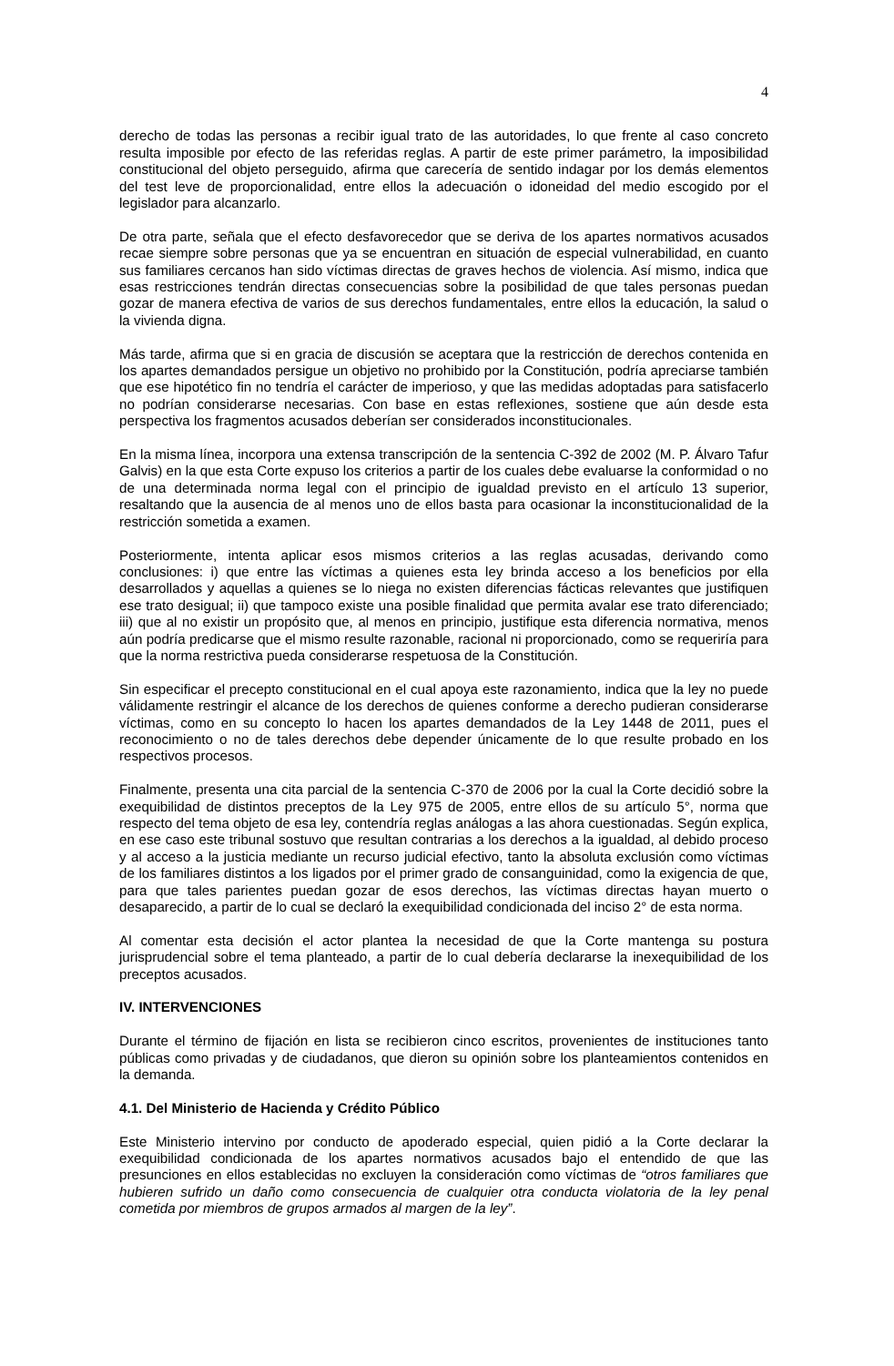4
derecho de todas las personas a recibir igual trato de las autoridades, lo que frente al caso concreto resulta imposible por efecto de las referidas reglas. A partir de este primer parámetro, la imposibilidad constitucional del objeto perseguido, afirma que carecería de sentido indagar por los demás elementos del test leve de proporcionalidad, entre ellos la adecuación o idoneidad del medio escogido por el legislador para alcanzarlo.
De otra parte, señala que el efecto desfavorecedor que se deriva de los apartes normativos acusados recae siempre sobre personas que ya se encuentran en situación de especial vulnerabilidad, en cuanto sus familiares cercanos han sido víctimas directas de graves hechos de violencia. Así mismo, indica que esas restricciones tendrán directas consecuencias sobre la posibilidad de que tales personas puedan gozar de manera efectiva de varios de sus derechos fundamentales, entre ellos la educación, la salud o la vivienda digna.
Más tarde, afirma que si en gracia de discusión se aceptara que la restricción de derechos contenida en los apartes demandados persigue un objetivo no prohibido por la Constitución, podría apreciarse también que ese hipotético fin no tendría el carácter de imperioso, y que las medidas adoptadas para satisfacerlo no podrían considerarse necesarias. Con base en estas reflexiones, sostiene que aún desde esta perspectiva los fragmentos acusados deberían ser considerados inconstitucionales.
En la misma línea, incorpora una extensa transcripción de la sentencia C-392 de 2002 (M. P. Álvaro Tafur Galvis) en la que esta Corte expuso los criterios a partir de los cuales debe evaluarse la conformidad o no de una determinada norma legal con el principio de igualdad previsto en el artículo 13 superior, resaltando que la ausencia de al menos uno de ellos basta para ocasionar la inconstitucionalidad de la restricción sometida a examen.
Posteriormente, intenta aplicar esos mismos criterios a las reglas acusadas, derivando como conclusiones: i) que entre las víctimas a quienes esta ley brinda acceso a los beneficios por ella desarrollados y aquellas a quienes se lo niega no existen diferencias fácticas relevantes que justifiquen ese trato desigual; ii) que tampoco existe una posible finalidad que permita avalar ese trato diferenciado; iii) que al no existir un propósito que, al menos en principio, justifique esta diferencia normativa, menos aún podría predicarse que el mismo resulte razonable, racional ni proporcionado, como se requeriría para que la norma restrictiva pueda considerarse respetuosa de la Constitución.
Sin especificar el precepto constitucional en el cual apoya este razonamiento, indica que la ley no puede válidamente restringir el alcance de los derechos de quienes conforme a derecho pudieran considerarse víctimas, como en su concepto lo hacen los apartes demandados de la Ley 1448 de 2011, pues el reconocimiento o no de tales derechos debe depender únicamente de lo que resulte probado en los respectivos procesos.
Finalmente, presenta una cita parcial de la sentencia C-370 de 2006 por la cual la Corte decidió sobre la exequibilidad de distintos preceptos de la Ley 975 de 2005, entre ellos de su artículo 5°, norma que respecto del tema objeto de esa ley, contendría reglas análogas a las ahora cuestionadas. Según explica, en ese caso este tribunal sostuvo que resultan contrarias a los derechos a la igualdad, al debido proceso y al acceso a la justicia mediante un recurso judicial efectivo, tanto la absoluta exclusión como víctimas de los familiares distintos a los ligados por el primer grado de consanguinidad, como la exigencia de que, para que tales parientes puedan gozar de esos derechos, las víctimas directas hayan muerto o desaparecido, a partir de lo cual se declaró la exequibilidad condicionada del inciso 2° de esta norma.
Al comentar esta decisión el actor plantea la necesidad de que la Corte mantenga su postura jurisprudencial sobre el tema planteado, a partir de lo cual debería declararse la inexequibilidad de los preceptos acusados.
IV. INTERVENCIONES
Durante el término de fijación en lista se recibieron cinco escritos, provenientes de instituciones tanto públicas como privadas y de ciudadanos, que dieron su opinión sobre los planteamientos contenidos en la demanda.
4.1. Del Ministerio de Hacienda y Crédito Público
Este Ministerio intervino por conducto de apoderado especial, quien pidió a la Corte declarar la exequibilidad condicionada de los apartes normativos acusados bajo el entendido de que las presunciones en ellos establecidas no excluyen la consideración como víctimas de “otros familiares que hubieren sufrido un daño como consecuencia de cualquier otra conducta violatoria de la ley penal cometida por miembros de grupos armados al margen de la ley”.